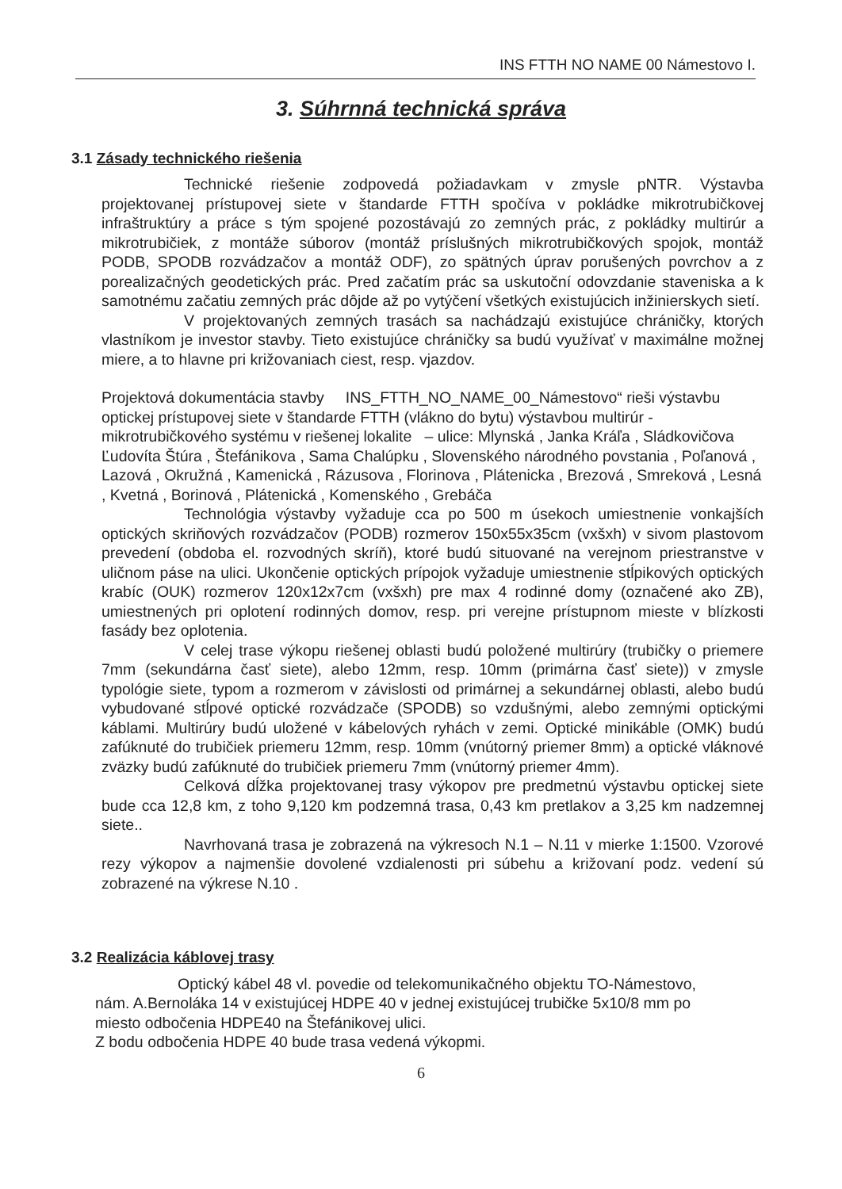INS FTTH NO NAME 00 Námestovo I.
3. Súhrnná technická správa
3.1 Zásady technického riešenia
Technické riešenie zodpovedá požiadavkam v zmysle pNTR. Výstavba projektovanej prístupovej siete v štandarde FTTH spočíva v pokládke mikrotrubičkovej infraštruktúry a práce s tým spojené pozostávajú zo zemných prác, z pokládky multirúr a mikrotrubičiek, z montáže súborov (montáž príslušných mikrotrubičkových spojok, montáž PODB, SPODB rozvádzačov a montáž ODF), zo spätných úprav porušených povrchov a z porealizačných geodetických prác. Pred začatím prác sa uskutoční odovzdanie staveniska a k samotnému začatiu zemných prác dôjde až po vytýčení všetkých existujúcich inžinierskych sietí.
V projektovaných zemných trasách sa nachádzajú existujúce chráničky, ktorých vlastníkom je investor stavby. Tieto existujúce chráničky sa budú využívať v maximálne možnej miere, a to hlavne pri križovaniach ciest, resp. vjazdov.
Projektová dokumentácia stavby INS_FTTH_NO_NAME_00_Námestovo“ rieši výstavbu optickej prístupovej siete v štandarde FTTH (vlákno do bytu) výstavbou multirúr - mikrotrubičkového systému v riešenej lokalite – ulice: Mlynská , Janka Kráľa , Sládkovičova Ľudovíta Štúra , Štefánikova , Sama Chalúpku , Slovenského národného povstania , Poľanová , Lazová , Okružná , Kamenická , Rázusova , Florinova , Plátenicka , Brezová , Smreková , Lesná , Kvetná , Borinová , Plátenická , Komenského , Grebáča
Technológia výstavby vyžaduje cca po 500 m úsekoch umiestnenie vonkajších optických skriňových rozvádzačov (PODB) rozmerov 150x55x35cm (vxšxh) v sivom plastovom prevedení (obdoba el. rozvodných skríň), ktoré budú situované na verejnom priestranstve v uličnom páse na ulici. Ukončenie optických prípojok vyžaduje umiestnenie stĺpikových optických krabíc (OUK) rozmerov 120x12x7cm (vxšxh) pre max 4 rodinné domy (označené ako ZB), umiestnených pri oplotení rodinných domov, resp. pri verejne prístupnom mieste v blízkosti fasády bez oplotenia.
V celej trase výkopu riešenej oblasti budú položené multirúry (trubičky o priemere 7mm (sekundárna časť siete), alebo 12mm, resp. 10mm (primárna časť siete)) v zmysle typológie siete, typom a rozmerom v závislosti od primárnej a sekundárnej oblasti, alebo budú vybudované stĺpové optické rozvádzače (SPODB) so vzdušnými, alebo zemnými optickými káblami. Multirúry budú uložené v kábelových ryhách v zemi. Optické minikáble (OMK) budú zafúknuté do trubičiek priemeru 12mm, resp. 10mm (vnútorný priemer 8mm) a optické vláknové zväzky budú zafúknuté do trubičiek priemeru 7mm (vnútorný priemer 4mm).
Celková dĺžka projektovanej trasy výkopov pre predmetnú výstavbu optickej siete bude cca 12,8 km, z toho 9,120 km podzemná trasa, 0,43 km pretlakov a 3,25 km nadzemnej siete..
Navrhovaná trasa je zobrazená na výkresoch N.1 – N.11 v mierke 1:1500. Vzorové rezy výkopov a najmenšie dovolené vzdialenosti pri súbehu a križovaní podz. vedení sú zobrazené na výkrese N.10 .
3.2 Realizácia káblovej trasy
Optický kábel 48 vl. povedie od telekomunikačného objektu TO-Námestovo, nám. A.Bernoláka 14 v existujúcej HDPE 40 v jednej existujúcej trubičke 5x10/8 mm po miesto odbočenia HDPE40 na Štefánikovej ulici.
Z bodu odbočenia HDPE 40 bude trasa vedená výkopmi.
6